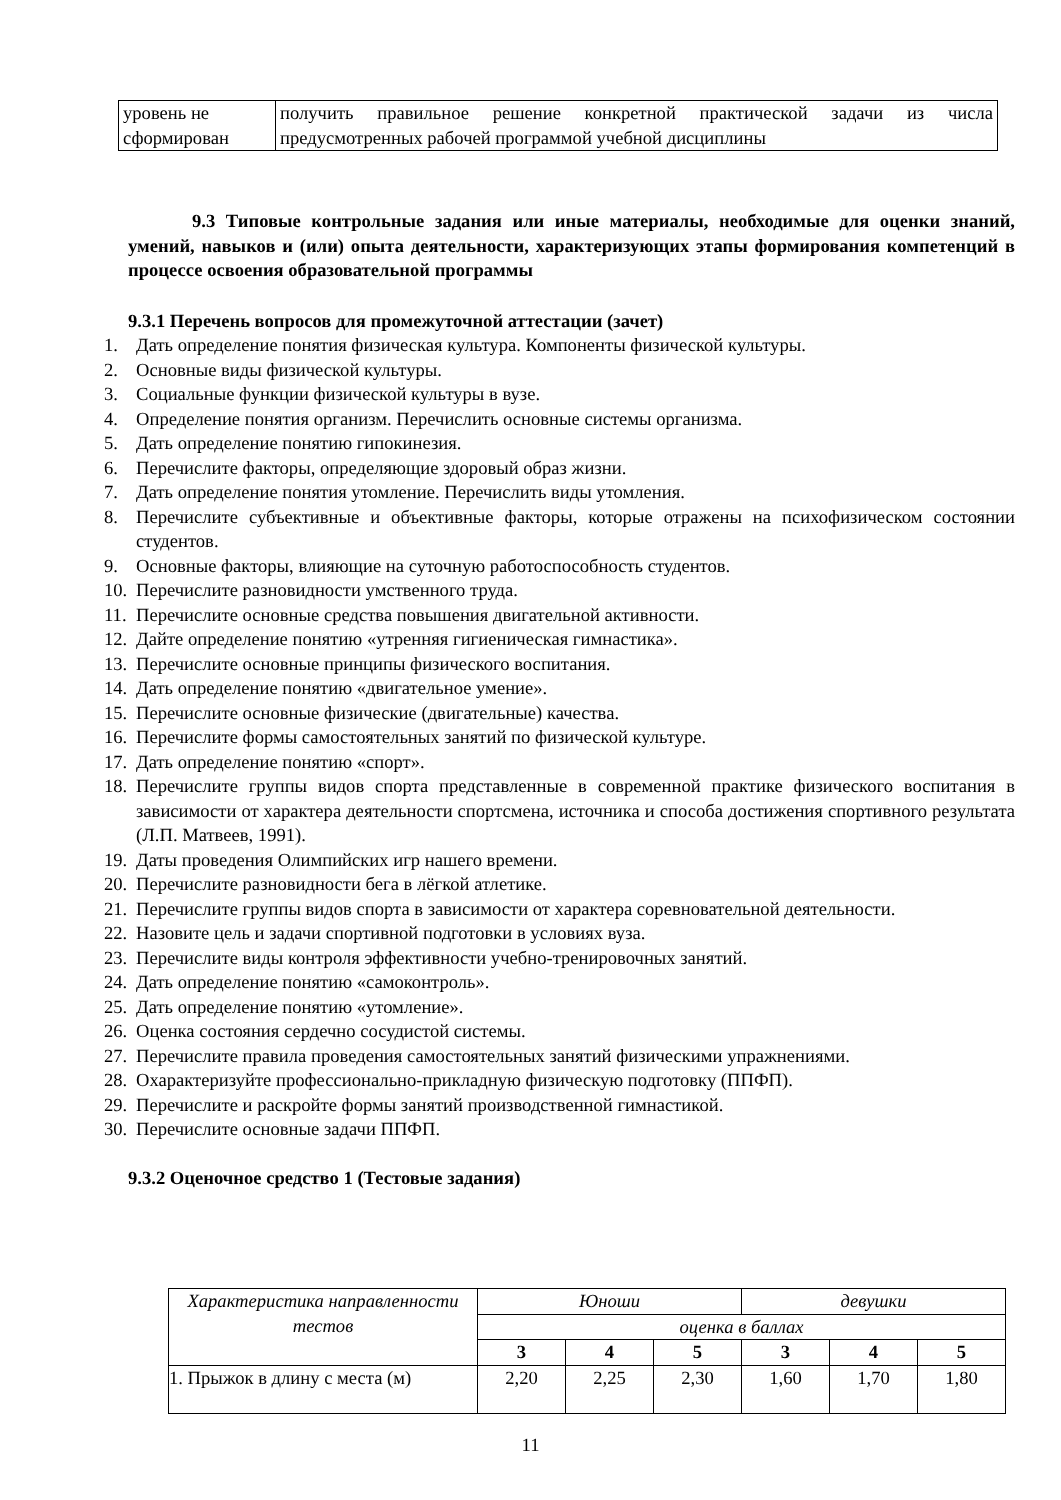| уровень не сформирован | получить правильное решение конкретной практической задачи из числа предусмотренных рабочей программой учебной дисциплины |
9.3 Типовые контрольные задания или иные материалы, необходимые для оценки знаний, умений, навыков и (или) опыта деятельности, характеризующих этапы формирования компетенций в процессе освоения образовательной программы
9.3.1 Перечень вопросов для промежуточной аттестации (зачет)
1. Дать определение понятия физическая культура. Компоненты физической культуры.
2. Основные виды физической культуры.
3. Социальные функции физической культуры в вузе.
4. Определение понятия организм. Перечислить основные системы организма.
5. Дать определение понятию гипокинезия.
6. Перечислите факторы, определяющие здоровый образ жизни.
7. Дать определение понятия утомление. Перечислить виды утомления.
8. Перечислите субъективные и объективные факторы, которые отражены на психофизическом состоянии студентов.
9. Основные факторы, влияющие на суточную работоспособность студентов.
10.
Перечислите разновидности умственного труда.
11.
Перечислите основные средства повышения двигательной активности.
12.
Дайте определение понятию «утренняя гигиеническая гимнастика».
13.
Перечислите основные принципы физического воспитания.
14.
Дать определение понятию «двигательное умение».
15.
Перечислите основные физические (двигательные) качества.
16.
Перечислите формы самостоятельных занятий по физической культуре.
17.
Дать определение понятию «спорт».
18.
Перечислите группы видов спорта представленные в современной практике физического воспитания в зависимости от характера деятельности спортсмена, источника и способа достижения спортивного результата (Л.П. Матвеев, 1991).
19.
Даты проведения Олимпийских игр нашего времени.
20.
Перечислите разновидности бега в лёгкой атлетике.
21.
Перечислите группы видов спорта в зависимости от характера соревновательной деятельности.
22.
Назовите цель и задачи спортивной подготовки в условиях вуза.
23.
Перечислите виды контроля эффективности учебно-тренировочных занятий.
24.
Дать определение понятию «самоконтроль».
25.
Дать определение понятию «утомление».
26.
Оценка состояния сердечно сосудистой системы.
27.
Перечислите правила проведения самостоятельных занятий физическими упражнениями.
28.
Охарактеризуйте профессионально-прикладную физическую подготовку (ППФП).
29.
Перечислите и раскройте формы занятий производственной гимнастикой.
30.
Перечислите основные задачи ППФП.
9.3.2 Оценочное средство 1 (Тестовые задания)
| Характеристика направленности тестов | Юноши | | | девушки | | |
| --- | --- | --- | --- | --- | --- | --- |
| | оценка в баллах | | | | | |
| | 3 | 4 | 5 | 3 | 4 | 5 |
| 1. Прыжок в длину с места (м) | 2,20 | 2,25 | 2,30 | 1,60 | 1,70 | 1,80 |
11